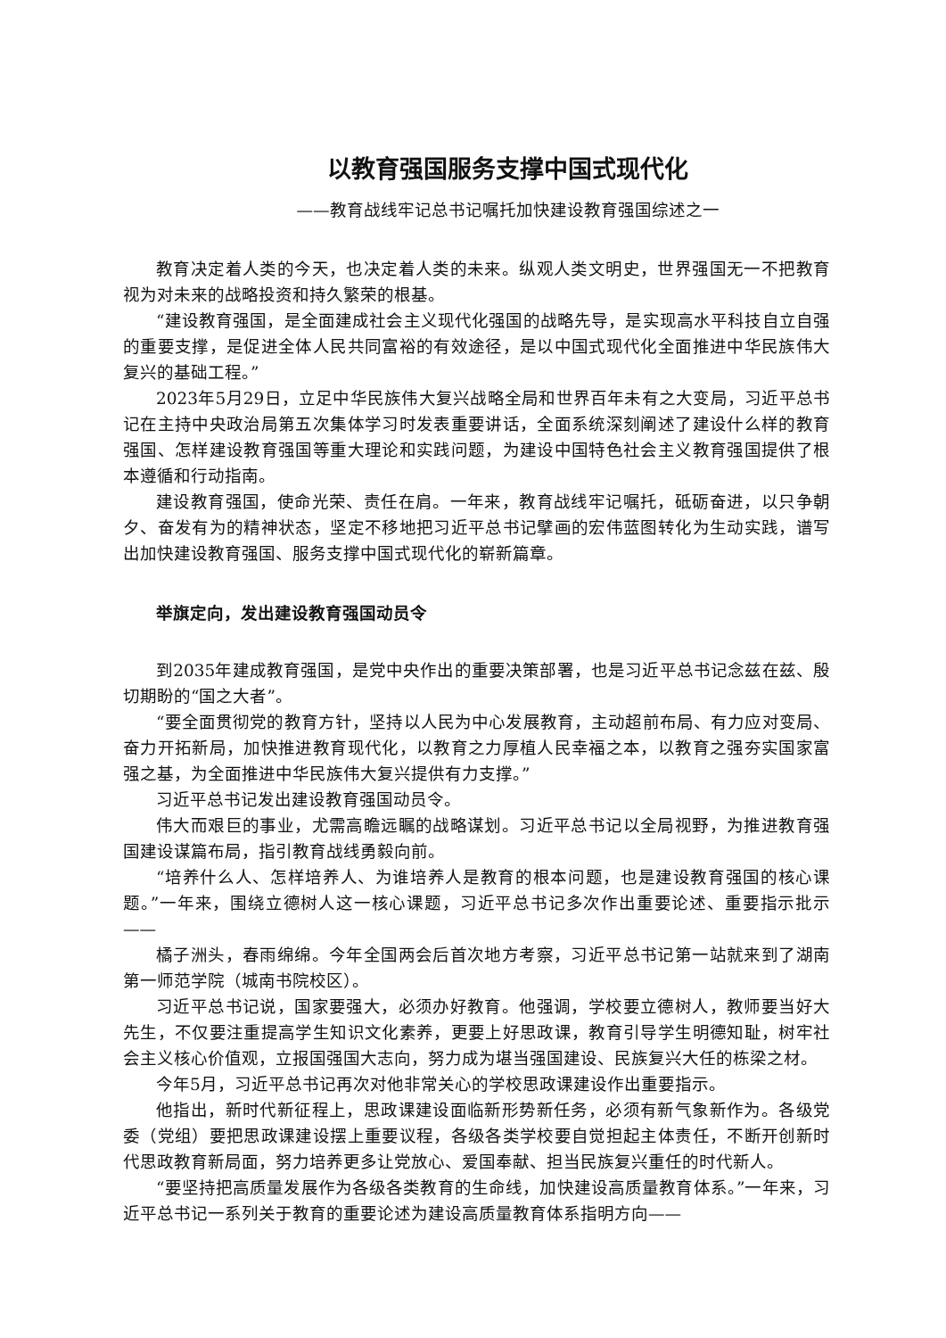以教育强国服务支撑中国式现代化
——教育战线牢记总书记嘱托加快建设教育强国综述之一
教育决定着人类的今天，也决定着人类的未来。纵观人类文明史，世界强国无一不把教育视为对未来的战略投资和持久繁荣的根基。
“建设教育强国，是全面建成社会主义现代化强国的战略先导，是实现高水平科技自立自强的重要支撑，是促进全体人民共同富裕的有效途径，是以中国式现代化全面推进中华民族伟大复兴的基础工程。”
2023年5月29日，立足中华民族伟大复兴战略全局和世界百年未有之大变局，习近平总书记在主持中央政治局第五次集体学习时发表重要讲话，全面系统深刻阐述了建设什么样的教育强国、怎样建设教育强国等重大理论和实践问题，为建设中国特色社会主义教育强国提供了根本遵循和行动指南。
建设教育强国，使命光荣、责任在肩。一年来，教育战线牢记嘱托，砥砺奋进，以只争朝夕、奋发有为的精神状态，坚定不移地把习近平总书记擘画的宏伟蓝图转化为生动实践，谱写出加快建设教育强国、服务支撑中国式现代化的崭新篇章。
举旗定向，发出建设教育强国动员令
到2035年建成教育强国，是党中央作出的重要决策部署，也是习近平总书记念兹在兹、殷切期盼的“国之大者”。
“要全面贯彻党的教育方针，坚持以人民为中心发展教育，主动超前布局、有力应对变局、奋力开拓新局，加快推进教育现代化，以教育之力厚植人民幸福之本，以教育之强夯实国家富强之基，为全面推进中华民族伟大复兴提供有力支撑。”
习近平总书记发出建设教育强国动员令。
伟大而艰巨的事业，尤需高瞻远瞩的战略谋划。习近平总书记以全局视野，为推进教育强国建设谋篇布局，指引教育战线勇毅向前。
“培养什么人、怎样培养人、为谁培养人是教育的根本问题，也是建设教育强国的核心课题。”一年来，围绕立德树人这一核心课题，习近平总书记多次作出重要论述、重要指示批示——
橘子洲头，春雨绵绵。今年全国两会后首次地方考察，习近平总书记第一站就来到了湖南第一师范学院（城南书院校区）。
习近平总书记说，国家要强大，必须办好教育。他强调，学校要立德树人，教师要当好大先生，不仅要注重提高学生知识文化素养，更要上好思政课，教育引导学生明德知耻，树牢社会主义核心价值观，立报国强国大志向，努力成为堪当强国建设、民族复兴大任的栋梁之材。
今年5月，习近平总书记再次对他非常关心的学校思政课建设作出重要指示。
他指出，新时代新征程上，思政课建设面临新形势新任务，必须有新气象新作为。各级党委（党组）要把思政课建设摆上重要议程，各级各类学校要自觉担起主体责任，不断开创新时代思政教育新局面，努力培养更多让党放心、爱国奉献、担当民族复兴重任的时代新人。
“要坚持把高质量发展作为各级各类教育的生命线，加快建设高质量教育体系。”一年来，习近平总书记一系列关于教育的重要论述为建设高质量教育体系指明方向——